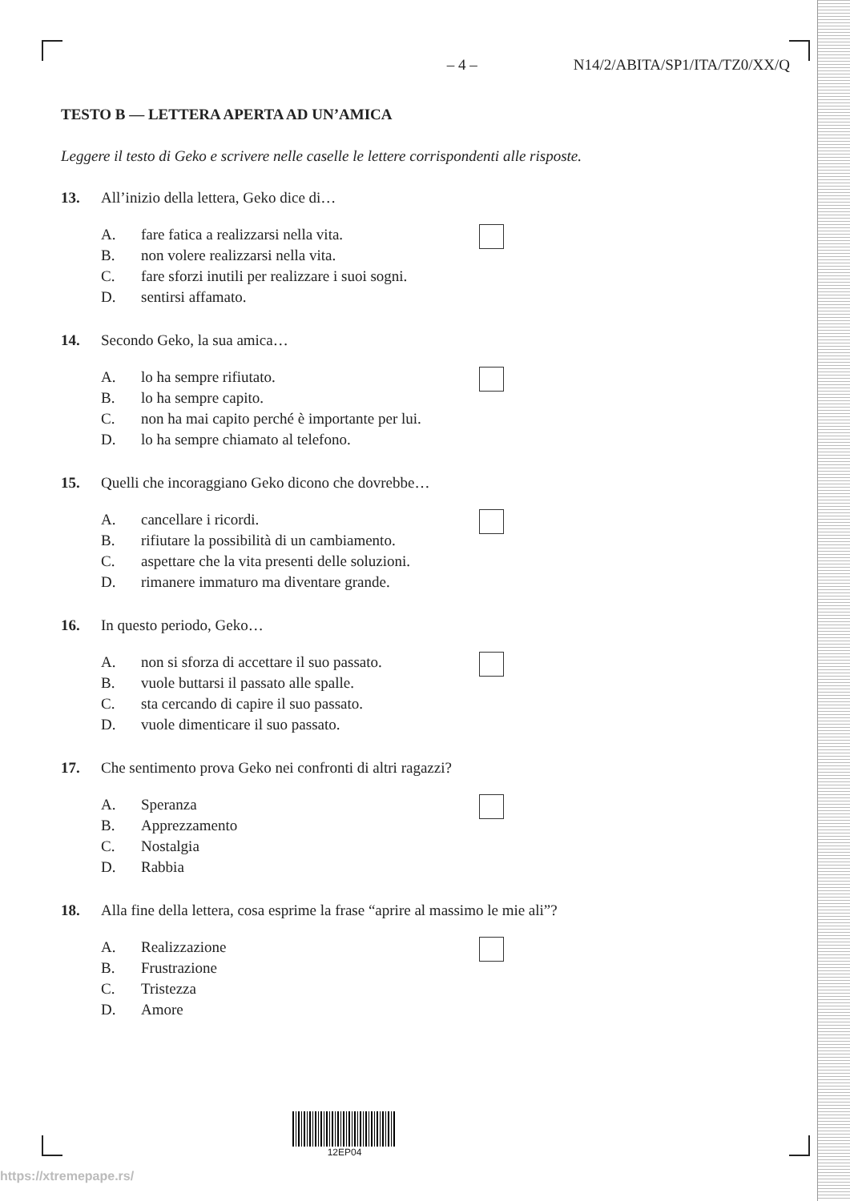– 4 – N14/2/ABITA/SP1/ITA/TZ0/XX/Q
TESTO B — LETTERA APERTA AD UN’AMICA
Leggere il testo di Geko e scrivere nelle caselle le lettere corrispondenti alle risposte.
13. All’inizio della lettera, Geko dice di…
A. fare fatica a realizzarsi nella vita.
B. non volere realizzarsi nella vita.
C. fare sforzi inutili per realizzare i suoi sogni.
D. sentirsi affamato.
14. Secondo Geko, la sua amica…
A. lo ha sempre rifiutato.
B. lo ha sempre capito.
C. non ha mai capito perché è importante per lui.
D. lo ha sempre chiamato al telefono.
15. Quelli che incoraggiano Geko dicono che dovrebbe…
A. cancellare i ricordi.
B. rifiutare la possibilità di un cambiamento.
C. aspettare che la vita presenti delle soluzioni.
D. rimanere immaturo ma diventare grande.
16. In questo periodo, Geko…
A. non si sforza di accettare il suo passato.
B. vuole buttarsi il passato alle spalle.
C. sta cercando di capire il suo passato.
D. vuole dimenticare il suo passato.
17. Che sentimento prova Geko nei confronti di altri ragazzi?
A. Speranza
B. Apprezzamento
C. Nostalgia
D. Rabbia
18. Alla fine della lettera, cosa esprime la frase “aprire al massimo le mie ali”?
A. Realizzazione
B. Frustrazione
C. Tristezza
D. Amore
12EP04
https://xtremepape.rs/